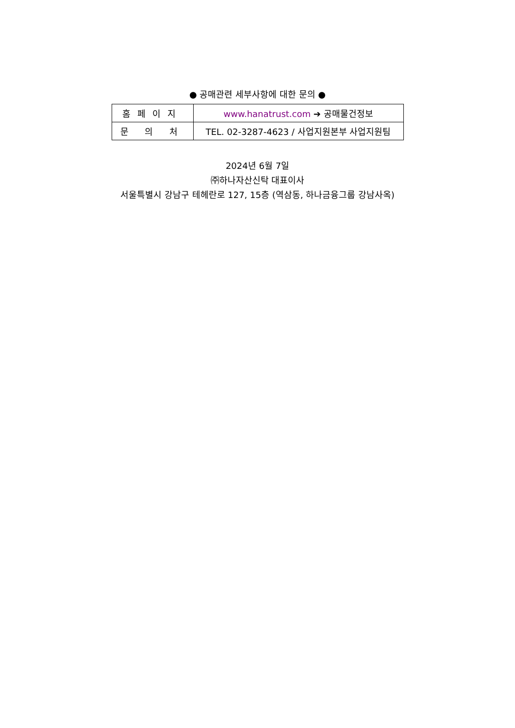● 공매관련 세부사항에 대한 문의 ●
| 홈페이지 | www.hanatrust.com ➔ 공매물건정보 |
| 문 의 처 | TEL. 02-3287-4623 / 사업지원본부 사업지원팀 |
2024년 6월 7일
㈜하나자산신탁 대표이사
서울특별시 강남구 테헤란로 127, 15층 (역삼동, 하나금융그룹 강남사옥)